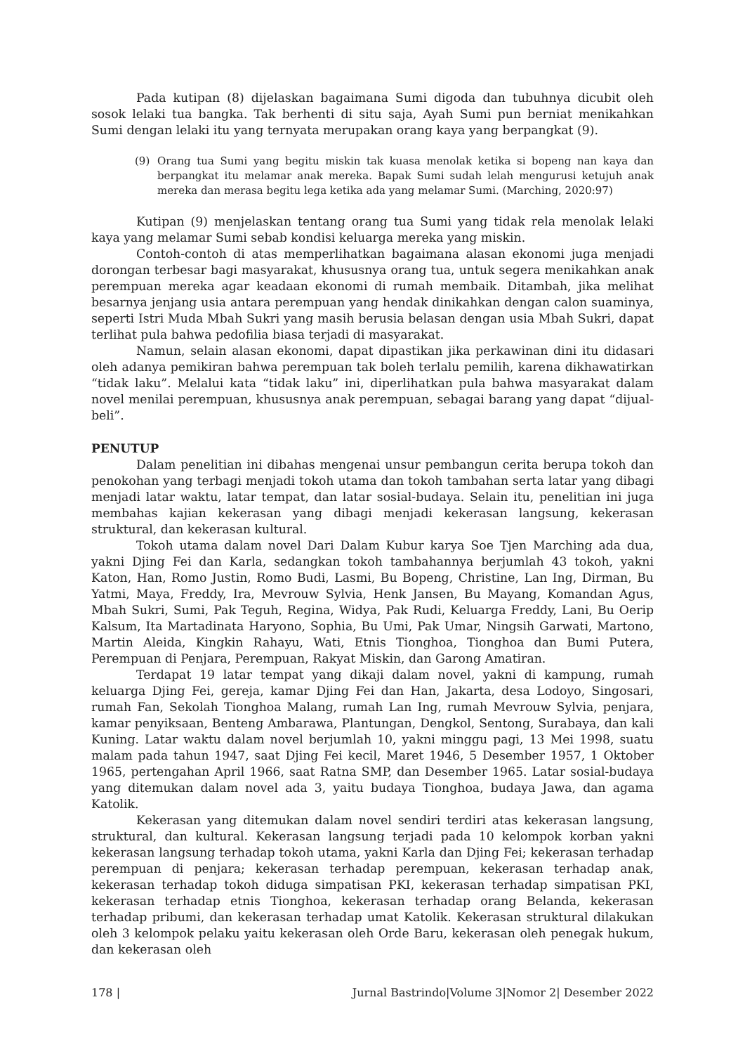Pada kutipan (8) dijelaskan bagaimana Sumi digoda dan tubuhnya dicubit oleh sosok lelaki tua bangka. Tak berhenti di situ saja, Ayah Sumi pun berniat menikahkan Sumi dengan lelaki itu yang ternyata merupakan orang kaya yang berpangkat (9).
(9) Orang tua Sumi yang begitu miskin tak kuasa menolak ketika si bopeng nan kaya dan berpangkat itu melamar anak mereka. Bapak Sumi sudah lelah mengurusi ketujuh anak mereka dan merasa begitu lega ketika ada yang melamar Sumi. (Marching, 2020:97)
Kutipan (9) menjelaskan tentang orang tua Sumi yang tidak rela menolak lelaki kaya yang melamar Sumi sebab kondisi keluarga mereka yang miskin.
Contoh-contoh di atas memperlihatkan bagaimana alasan ekonomi juga menjadi dorongan terbesar bagi masyarakat, khususnya orang tua, untuk segera menikahkan anak perempuan mereka agar keadaan ekonomi di rumah membaik. Ditambah, jika melihat besarnya jenjang usia antara perempuan yang hendak dinikahkan dengan calon suaminya, seperti Istri Muda Mbah Sukri yang masih berusia belasan dengan usia Mbah Sukri, dapat terlihat pula bahwa pedofilia biasa terjadi di masyarakat.
Namun, selain alasan ekonomi, dapat dipastikan jika perkawinan dini itu didasari oleh adanya pemikiran bahwa perempuan tak boleh terlalu pemilih, karena dikhawatirkan “tidak laku”. Melalui kata “tidak laku” ini, diperlihatkan pula bahwa masyarakat dalam novel menilai perempuan, khususnya anak perempuan, sebagai barang yang dapat “dijual-beli”.
PENUTUP
Dalam penelitian ini dibahas mengenai unsur pembangun cerita berupa tokoh dan penokohan yang terbagi menjadi tokoh utama dan tokoh tambahan serta latar yang dibagi menjadi latar waktu, latar tempat, dan latar sosial-budaya. Selain itu, penelitian ini juga membahas kajian kekerasan yang dibagi menjadi kekerasan langsung, kekerasan struktural, dan kekerasan kultural.
Tokoh utama dalam novel Dari Dalam Kubur karya Soe Tjen Marching ada dua, yakni Djing Fei dan Karla, sedangkan tokoh tambahannya berjumlah 43 tokoh, yakni Katon, Han, Romo Justin, Romo Budi, Lasmi, Bu Bopeng, Christine, Lan Ing, Dirman, Bu Yatmi, Maya, Freddy, Ira, Mevrouw Sylvia, Henk Jansen, Bu Mayang, Komandan Agus, Mbah Sukri, Sumi, Pak Teguh, Regina, Widya, Pak Rudi, Keluarga Freddy, Lani, Bu Oerip Kalsum, Ita Martadinata Haryono, Sophia, Bu Umi, Pak Umar, Ningsih Garwati, Martono, Martin Aleida, Kingkin Rahayu, Wati, Etnis Tionghoa, Tionghoa dan Bumi Putera, Perempuan di Penjara, Perempuan, Rakyat Miskin, dan Garong Amatiran.
Terdapat 19 latar tempat yang dikaji dalam novel, yakni di kampung, rumah keluarga Djing Fei, gereja, kamar Djing Fei dan Han, Jakarta, desa Lodoyo, Singosari, rumah Fan, Sekolah Tionghoa Malang, rumah Lan Ing, rumah Mevrouw Sylvia, penjara, kamar penyiksaan, Benteng Ambarawa, Plantungan, Dengkol, Sentong, Surabaya, dan kali Kuning. Latar waktu dalam novel berjumlah 10, yakni minggu pagi, 13 Mei 1998, suatu malam pada tahun 1947, saat Djing Fei kecil, Maret 1946, 5 Desember 1957, 1 Oktober 1965, pertengahan April 1966, saat Ratna SMP, dan Desember 1965. Latar sosial-budaya yang ditemukan dalam novel ada 3, yaitu budaya Tionghoa, budaya Jawa, dan agama Katolik.
Kekerasan yang ditemukan dalam novel sendiri terdiri atas kekerasan langsung, struktural, dan kultural. Kekerasan langsung terjadi pada 10 kelompok korban yakni kekerasan langsung terhadap tokoh utama, yakni Karla dan Djing Fei; kekerasan terhadap perempuan di penjara; kekerasan terhadap perempuan, kekerasan terhadap anak, kekerasan terhadap tokoh diduga simpatisan PKI, kekerasan terhadap simpatisan PKI, kekerasan terhadap etnis Tionghoa, kekerasan terhadap orang Belanda, kekerasan terhadap pribumi, dan kekerasan terhadap umat Katolik. Kekerasan struktural dilakukan oleh 3 kelompok pelaku yaitu kekerasan oleh Orde Baru, kekerasan oleh penegak hukum, dan kekerasan oleh
178 | Jurnal Bastrindo|Volume 3|Nomor 2| Desember 2022